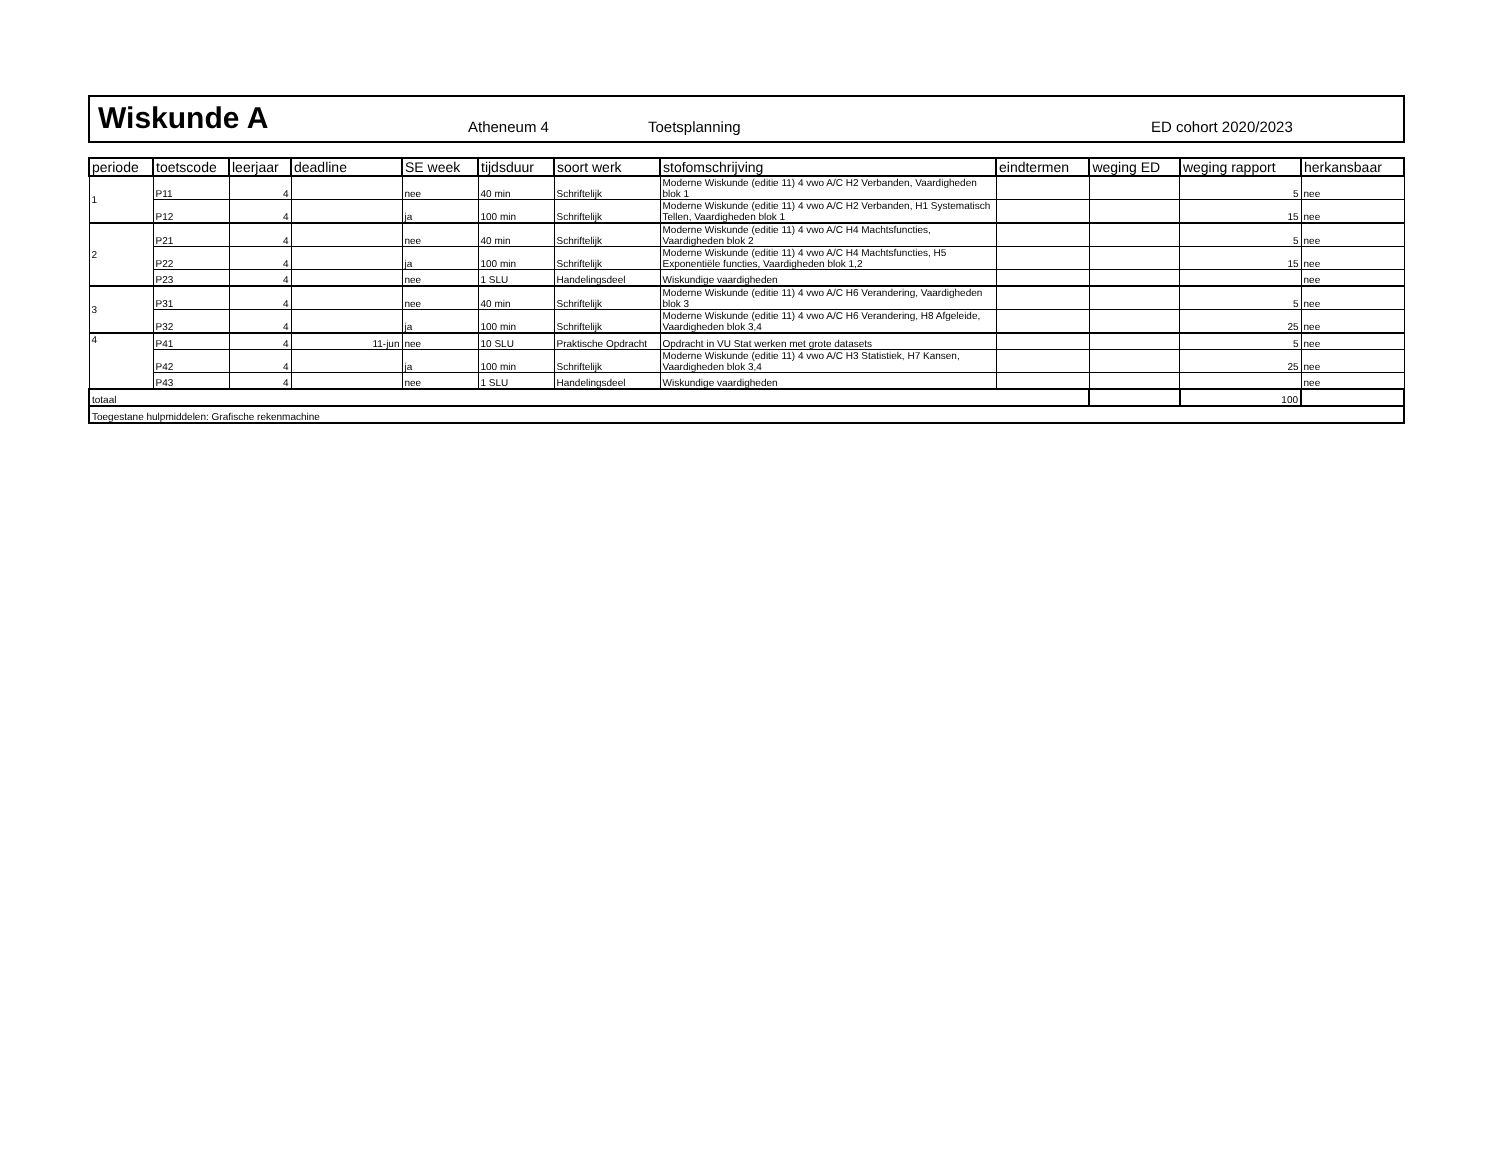Wiskunde A
Atheneum 4
Toetsplanning
ED cohort 2020/2023
| periode | toetscode | leerjaar | deadline | SE week | tijdsduur | soort werk | stofomschrijving | eindtermen | weging ED | weging rapport | herkansbaar |
| --- | --- | --- | --- | --- | --- | --- | --- | --- | --- | --- | --- |
| 1 | P11 | 4 | | nee | 40 min | Schriftelijk | Moderne Wiskunde (editie 11) 4 vwo A/C H2 Verbanden, Vaardigheden blok 1 | | | 5 | nee |
| | P12 | 4 | | ja | 100 min | Schriftelijk | Moderne Wiskunde (editie 11) 4 vwo A/C H2 Verbanden, H1 Systematisch Tellen, Vaardigheden blok 1 | | | 15 | nee |
| 2 | P21 | 4 | | nee | 40 min | Schriftelijk | Moderne Wiskunde (editie 11) 4 vwo A/C H4 Machtsfuncties, Vaardigheden blok 2 | | | 5 | nee |
| | P22 | 4 | | ja | 100 min | Schriftelijk | Moderne Wiskunde (editie 11) 4 vwo A/C H4 Machtsfuncties, H5 Exponentiële functies, Vaardigheden blok 1,2 | | | 15 | nee |
| | P23 | 4 | | nee | 1 SLU | Handelingsdeel | Wiskundige vaardigheden | | | | nee |
| 3 | P31 | 4 | | nee | 40 min | Schriftelijk | Moderne Wiskunde (editie 11) 4 vwo A/C H6 Verandering, Vaardigheden blok 3 | | | 5 | nee |
| | P32 | 4 | | ja | 100 min | Schriftelijk | Moderne Wiskunde (editie 11) 4 vwo A/C H6 Verandering, H8 Afgeleide, Vaardigheden blok 3,4 | | | 25 | nee |
| 4 | P41 | 4 | 11-jun | nee | 10 SLU | Praktische Opdracht | Opdracht in VU Stat werken met grote datasets | | | 5 | nee |
| | P42 | 4 | | ja | 100 min | Schriftelijk | Moderne Wiskunde (editie 11) 4 vwo A/C H3 Statistiek, H7 Kansen, Vaardigheden blok 3,4 | | | 25 | nee |
| | P43 | 4 | | nee | 1 SLU | Handelingsdeel | Wiskundige vaardigheden | | | | nee |
| totaal | | | | | | | | | | 100 | |
| Toegestane hulpmiddelen: Grafische rekenmachine | | | | | | | | | | | |